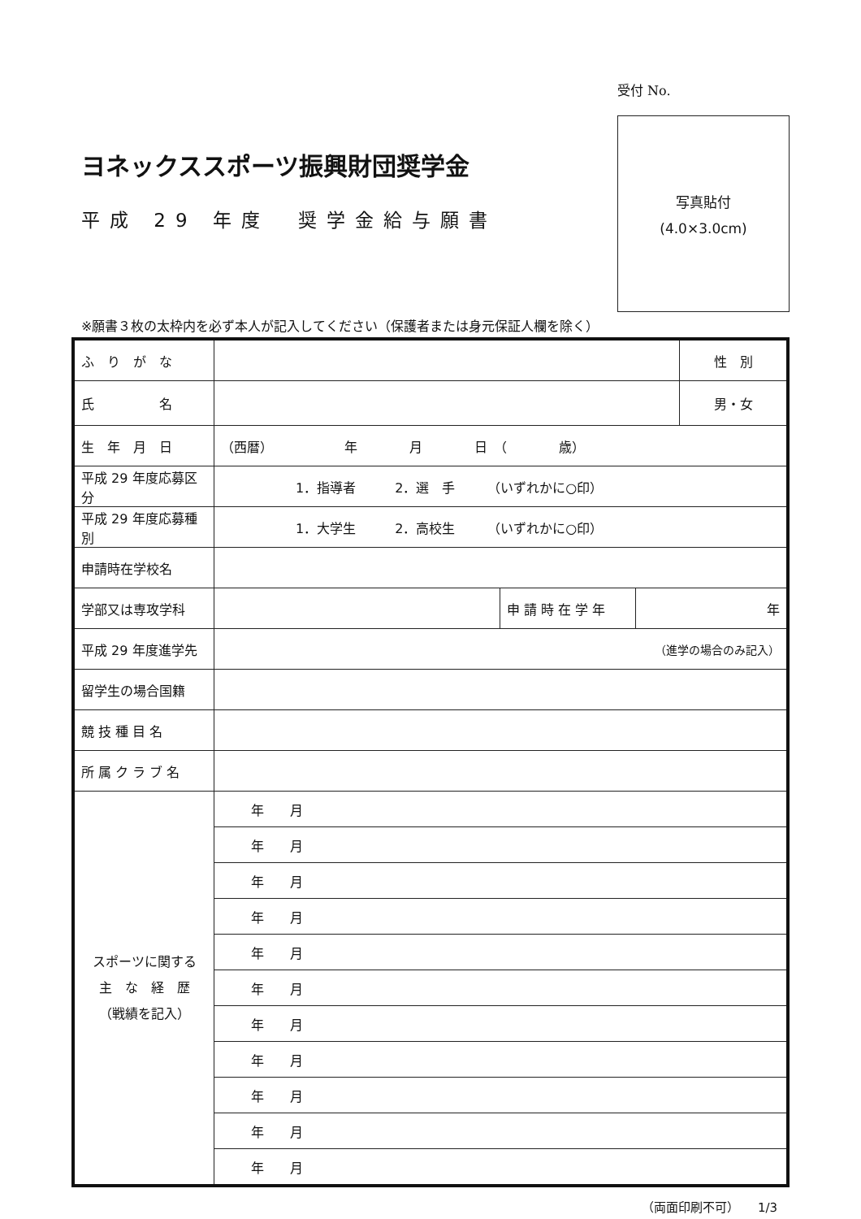受付 No.
写真貼付
(4.0×3.0cm)
ヨネックススポーツ振興財団奨学金
平成 29 年度　奨学金給与願書
※願書３枚の太枠内を必ず本人が記入してください（保護者または身元保証人欄を除く）
| ふ り が な | | | | 性 別 |
| 氏 名 | | | | 男・女 |
| 生 年 月 日 | （西暦） 年 月 日 （ 歳） | | | |
| 平成 29 年度応募区分 | 1．指導者 2．選 手 （いずれかに○印） | | | |
| 平成 29 年度応募種別 | 1．大学生 2．高校生 （いずれかに○印） | | | |
| 申請時在学校名 | | | | |
| 学部又は専攻学科 | | 申 請 時 在 学 年 | 年 | |
| 平成 29 年度進学先 | （進学の場合のみ記入） | | | |
| 留学生の場合国籍 | | | | |
| 競 技 種 目 名 | | | | |
| 所 属 ク ラ ブ 名 | | | | |
| スポーツに関する 主 な 経 歴 （戦績を記入） | 年 月 | | | |
| | 年 月 | | | |
| | 年 月 | | | |
| | 年 月 | | | |
| | 年 月 | | | |
| | 年 月 | | | |
| | 年 月 | | | |
| | 年 月 | | | |
| | 年 月 | | | |
| | 年 月 | | | |
| | 年 月 | | | |
（両面印刷不可）　　1/3